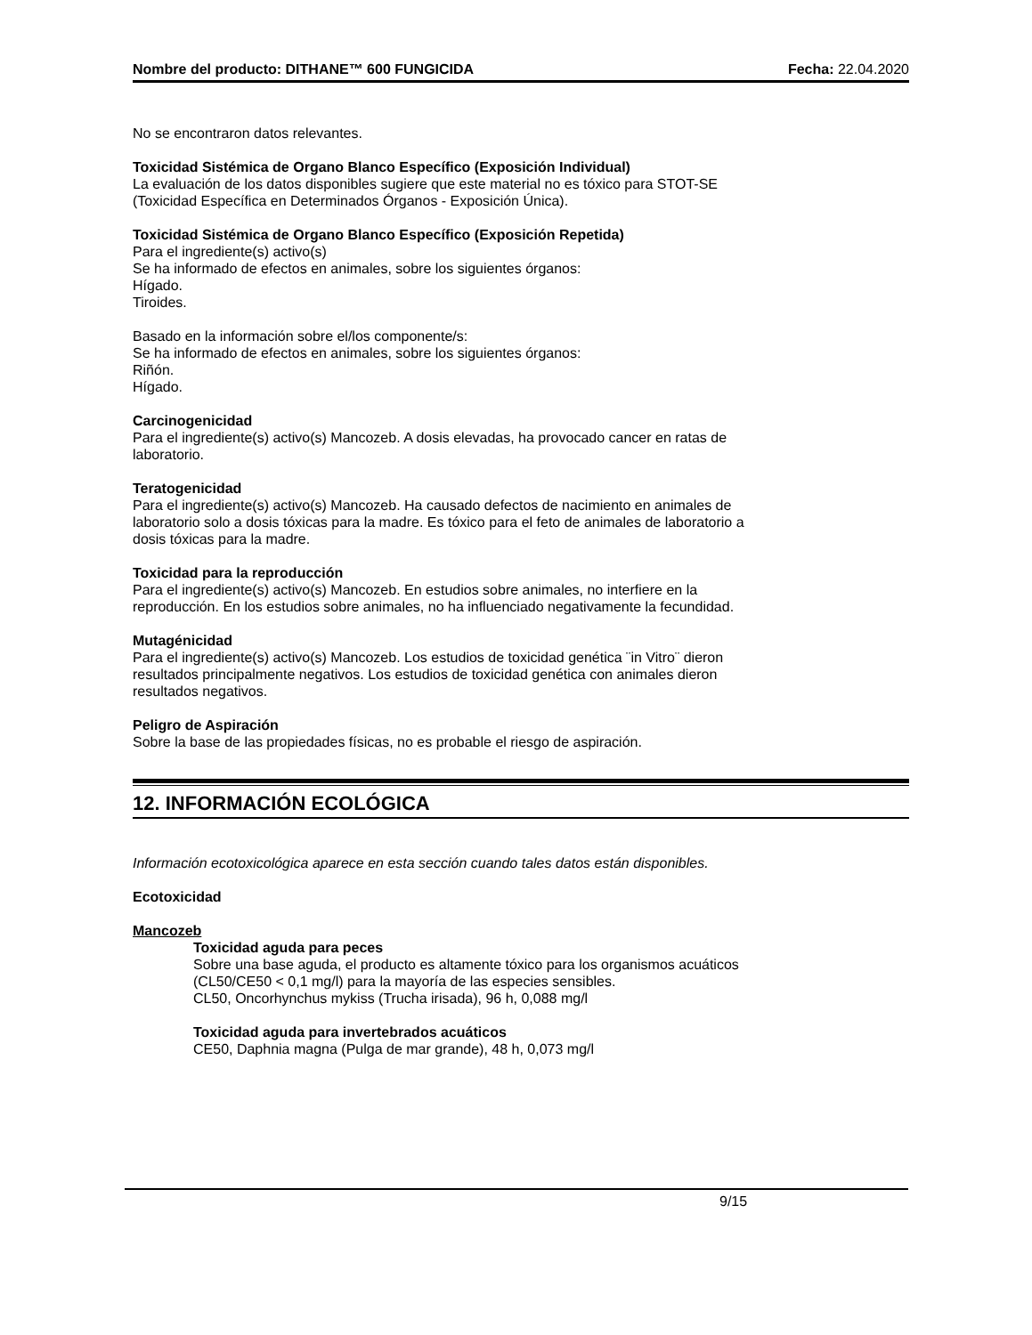Nombre del producto: DITHANE™ 600 FUNGICIDA Fecha: 22.04.2020
No se encontraron datos relevantes.
Toxicidad Sistémica de Organo Blanco Específico (Exposición Individual)
La evaluación de los datos disponibles sugiere que este material no es tóxico para STOT-SE
(Toxicidad Específica en Determinados Órganos - Exposición Única).
Toxicidad Sistémica de Organo Blanco Específico (Exposición Repetida)
Para el ingrediente(s) activo(s)
Se ha informado de efectos en animales, sobre los siguientes órganos:
Hígado.
Tiroides.
Basado en la información sobre el/los componente/s:
Se ha informado de efectos en animales, sobre los siguientes órganos:
Riñón.
Hígado.
Carcinogenicidad
Para el ingrediente(s) activo(s) Mancozeb. A dosis elevadas, ha provocado cancer en ratas de
laboratorio.
Teratogenicidad
Para el ingrediente(s) activo(s) Mancozeb. Ha causado defectos de nacimiento en animales de
laboratorio solo a dosis tóxicas para la madre. Es tóxico para el feto de animales de laboratorio a
dosis tóxicas para la madre.
Toxicidad para la reproducción
Para el ingrediente(s) activo(s) Mancozeb. En estudios sobre animales, no interfiere en la
reproducción. En los estudios sobre animales, no ha influenciado negativamente la fecundidad.
Mutagénicidad
Para el ingrediente(s) activo(s) Mancozeb. Los estudios de toxicidad genética ¨in Vitro¨ dieron
resultados principalmente negativos. Los estudios de toxicidad genética con animales dieron
resultados negativos.
Peligro de Aspiración
Sobre la base de las propiedades físicas, no es probable el riesgo de aspiración.
12. INFORMACIÓN ECOLÓGICA
Información ecotoxicológica aparece en esta sección cuando tales datos están disponibles.
Ecotoxicidad
Mancozeb
Toxicidad aguda para peces
Sobre una base aguda, el producto es altamente tóxico para los organismos acuáticos
(CL50/CE50 < 0,1 mg/l) para la mayoría de las especies sensibles.
CL50, Oncorhynchus mykiss (Trucha irisada), 96 h, 0,088 mg/l
Toxicidad aguda para invertebrados acuáticos
CE50, Daphnia magna (Pulga de mar grande), 48 h, 0,073 mg/l
9/15